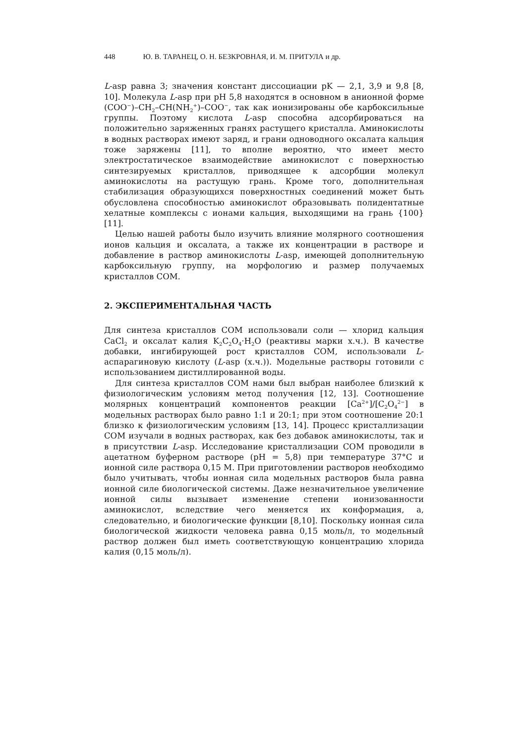448 Ю. В. ТАРАНЕЦ, О. Н. БЕЗКРОВНАЯ, И. М. ПРИТУЛА и др.
L-asp равна 3; значения констант диссоциации pK — 2,1, 3,9 и 9,8 [8, 10]. Молекула L-asp при pH 5,8 находятся в основном в анионной форме (COO<sup>−</sup>)–CH<sub>2</sub>–CH(NH<sub>2</sub><sup>+</sup>)–COO<sup>−</sup>, так как ионизированы обе карбоксильные группы. Поэтому кислота L-asp способна адсорбироваться на положительно заряженных гранях растущего кристалла. Аминокислоты в водных растворах имеют заряд, и грани одноводного оксалата кальция тоже заряжены [11], то вполне вероятно, что имеет место электростатическое взаимодействие аминокислот с поверхностью синтезируемых кристаллов, приводящее к адсорбции молекул аминокислоты на растущую грань. Кроме того, дополнительная стабилизация образующихся поверхностных соединений может быть обусловлена способностью аминокислот образовывать полидентатные хелатные комплексы с ионами кальция, выходящими на грань {100} [11].
Целью нашей работы было изучить влияние молярного соотношения ионов кальция и оксалата, а также их концентрации в растворе и добавление в раствор аминокислоты L-asp, имеющей дополнительную карбоксильную группу, на морфологию и размер получаемых кристаллов COM.
2. ЭКСПЕРИМЕНТАЛЬНАЯ ЧАСТЬ
Для синтеза кристаллов COM использовали соли — хлорид кальция CaCl<sub>2</sub> и оксалат калия K<sub>2</sub>C<sub>2</sub>O<sub>4</sub>·H<sub>2</sub>O (реактивы марки х.ч.). В качестве добавки, ингибирующей рост кристаллов COM, использовали L-аспарагиновую кислоту (L-asp (х.ч.)). Модельные растворы готовили с использованием дистиллированной воды.
Для синтеза кристаллов COM нами был выбран наиболее близкий к физиологическим условиям метод получения [12, 13]. Соотношение молярных концентраций компонентов реакции [Ca<sup>2+</sup>]/[C<sub>2</sub>O<sub>4</sub><sup>2−</sup>] в модельных растворах было равно 1:1 и 20:1; при этом соотношение 20:1 близко к физиологическим условиям [13, 14]. Процесс кристаллизации COM изучали в водных растворах, как без добавок аминокислоты, так и в присутствии L-asp. Исследование кристаллизации COM проводили в ацетатном буферном растворе (pH = 5,8) при температуре 37°C и ионной силе раствора 0,15 М. При приготовлении растворов необходимо было учитывать, чтобы ионная сила модельных растворов была равна ионной силе биологической системы. Даже незначительное увеличение ионной силы вызывает изменение степени ионизованности аминокислот, вследствие чего меняется их конформация, а, следовательно, и биологические функции [8,10]. Поскольку ионная сила биологической жидкости человека равна 0,15 моль/л, то модельный раствор должен был иметь соответствующую концентрацию хлорида калия (0,15 моль/л).